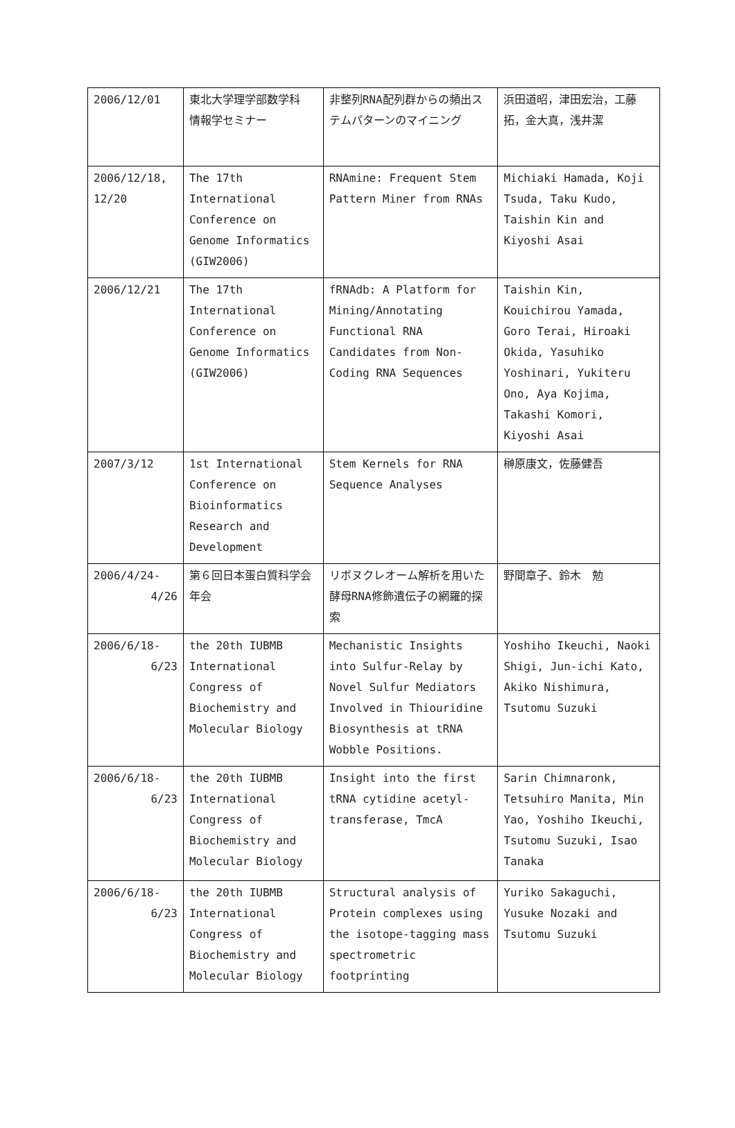| 2006/12/01 | 東北大学理学部数学科 情報学セミナー | 非整列RNA配列群からの頻出ステムパターンのマイニング | 浜田道昭，津田宏治，工藤拓，金大真，浅井潔 |
| 2006/12/18, 12/20 | The 17th International Conference on Genome Informatics (GIW2006) | RNAmine: Frequent Stem Pattern Miner from RNAs | Michiaki Hamada, Koji Tsuda, Taku Kudo, Taishin Kin and Kiyoshi Asai |
| 2006/12/21 | The 17th International Conference on Genome Informatics (GIW2006) | fRNAdb: A Platform for Mining/Annotating Functional RNA Candidates from Non-Coding RNA Sequences | Taishin Kin, Kouichirou Yamada, Goro Terai, Hiroaki Okida, Yasuhiko Yoshinari, Yukiteru Ono, Aya Kojima, Takashi Komori, Kiyoshi Asai |
| 2007/3/12 | 1st International Conference on Bioinformatics Research and Development | Stem Kernels for RNA Sequence Analyses | 榊原康文，佐藤健吾 |
| 2006/4/24- 4/26 | 第６回日本蛋白質科学会年会 | リボヌクレオーム解析を用いた酵母RNA修飾遺伝子の網羅的探索 | 野間章子、鈴木 勉 |
| 2006/6/18- 6/23 | the 20th IUBMB International Congress of Biochemistry and Molecular Biology | Mechanistic Insights into Sulfur-Relay by Novel Sulfur Mediators Involved in Thiouridine Biosynthesis at tRNA Wobble Positions. | Yoshiho Ikeuchi, Naoki Shigi, Jun-ichi Kato, Akiko Nishimura, Tsutomu Suzuki |
| 2006/6/18- 6/23 | the 20th IUBMB International Congress of Biochemistry and Molecular Biology | Insight into the first tRNA cytidine acetyl-transferase, TmcA | Sarin Chimnaronk, Tetsuhiro Manita, Min Yao, Yoshiho Ikeuchi, Tsutomu Suzuki, Isao Tanaka |
| 2006/6/18- 6/23 | the 20th IUBMB International Congress of Biochemistry and Molecular Biology | Structural analysis of Protein complexes using the isotope-tagging mass spectrometric footprinting | Yuriko Sakaguchi, Yusuke Nozaki and Tsutomu Suzuki |